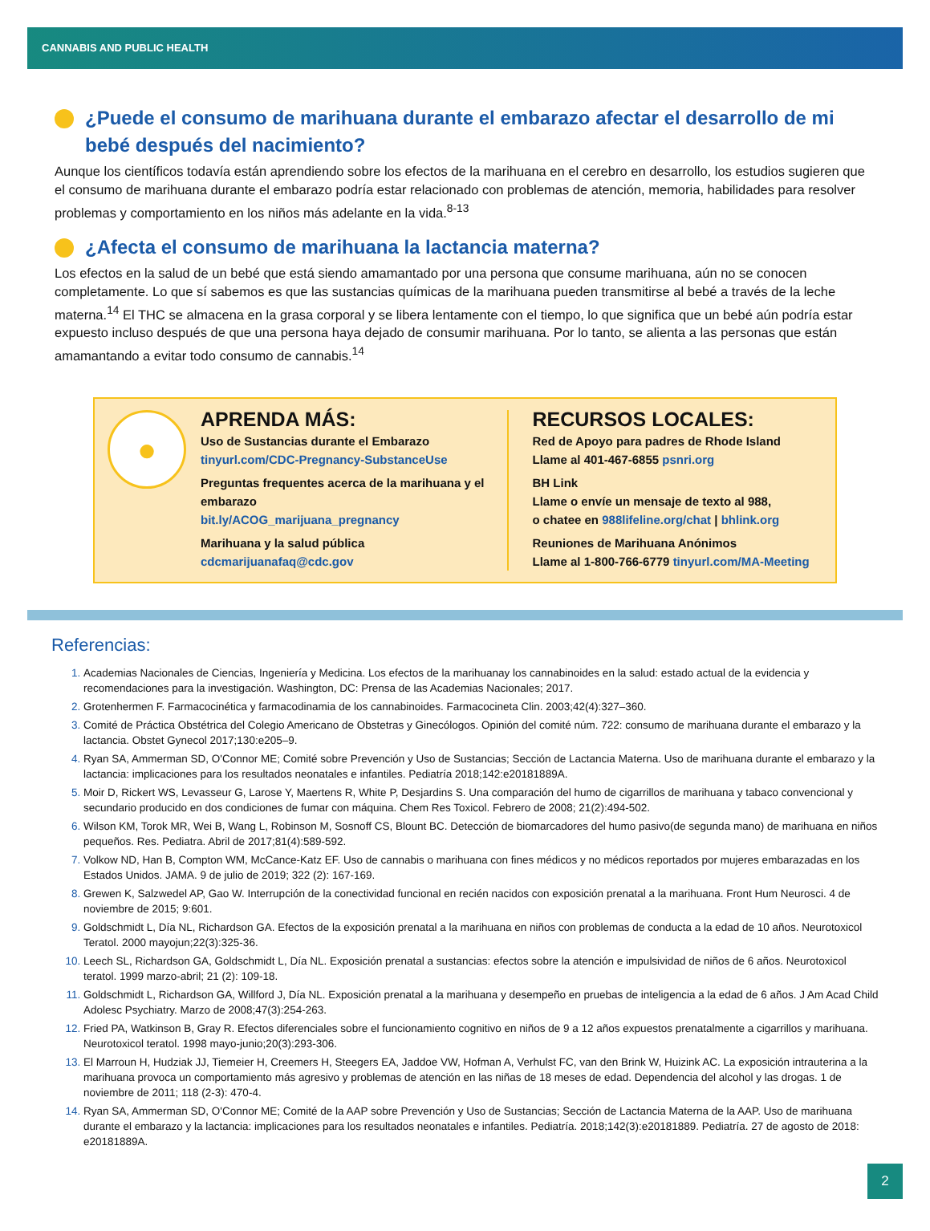CANNABIS AND PUBLIC HEALTH
¿Puede el consumo de marihuana durante el embarazo afectar el desarrollo de mi bebé después del nacimiento?
Aunque los científicos todavía están aprendiendo sobre los efectos de la marihuana en el cerebro en desarrollo, los estudios sugieren que el consumo de marihuana durante el embarazo podría estar relacionado con problemas de atención, memoria, habilidades para resolver problemas y comportamiento en los niños más adelante en la vida.<sup>8-13</sup>
¿Afecta el consumo de marihuana la lactancia materna?
Los efectos en la salud de un bebé que está siendo amamantado por una persona que consume marihuana, aún no se conocen completamente. Lo que sí sabemos es que las sustancias químicas de la marihuana pueden transmitirse al bebé a través de la leche materna.<sup>14</sup> El THC se almacena en la grasa corporal y se libera lentamente con el tiempo, lo que significa que un bebé aún podría estar expuesto incluso después de que una persona haya dejado de consumir marihuana. Por lo tanto, se alienta a las personas que están amamantando a evitar todo consumo de cannabis.<sup>14</sup>
●
APRENDA MÁS:
Uso de Sustancias durante el Embarazo
tinyurl.com/CDC-Pregnancy-SubstanceUse
Preguntas frequentes acerca de la marihuana y el embarazo
bit.ly/ACOG_marijuana_pregnancy
Marihuana y la salud pública
cdcmarijuanafaq@cdc.gov
RECURSOS LOCALES:
Red de Apoyo para padres de Rhode Island
Llame al 401-467-6855 psnri.org
BH Link
Llame o envíe un mensaje de texto al 988,
o chatee en 988lifeline.org/chat | bhlink.org
Reuniones de Marihuana Anónimos
Llame al 1-800-766-6779 tinyurl.com/MA-Meeting
Referencias:
Academias Nacionales de Ciencias, Ingeniería y Medicina. Los efectos de la marihuanay los cannabinoides en la salud: estado actual de la evidencia y recomendaciones para la investigación. Washington, DC: Prensa de las Academias Nacionales; 2017.
Grotenhermen F. Farmacocinética y farmacodinamia de los cannabinoides. Farmacocineta Clin. 2003;42(4):327–360.
Comité de Práctica Obstétrica del Colegio Americano de Obstetras y Ginecólogos. Opinión del comité núm. 722: consumo de marihuana durante el embarazo y la lactancia. Obstet Gynecol 2017;130:e205–9.
Ryan SA, Ammerman SD, O'Connor ME; Comité sobre Prevención y Uso de Sustancias; Sección de Lactancia Materna. Uso de marihuana durante el embarazo y la lactancia: implicaciones para los resultados neonatales e infantiles. Pediatría 2018;142:e20181889A.
Moir D, Rickert WS, Levasseur G, Larose Y, Maertens R, White P, Desjardins S. Una comparación del humo de cigarrillos de marihuana y tabaco convencional y secundario producido en dos condiciones de fumar con máquina. Chem Res Toxicol. Febrero de 2008; 21(2):494-502.
Wilson KM, Torok MR, Wei B, Wang L, Robinson M, Sosnoff CS, Blount BC. Detección de biomarcadores del humo pasivo(de segunda mano) de marihuana en niños pequeños. Res. Pediatra. Abril de 2017;81(4):589-592.
Volkow ND, Han B, Compton WM, McCance-Katz EF. Uso de cannabis o marihuana con fines médicos y no médicos reportados por mujeres embarazadas en los Estados Unidos. JAMA. 9 de julio de 2019; 322 (2): 167-169.
Grewen K, Salzwedel AP, Gao W. Interrupción de la conectividad funcional en recién nacidos con exposición prenatal a la marihuana. Front Hum Neurosci. 4 de noviembre de 2015; 9:601.
Goldschmidt L, Día NL, Richardson GA. Efectos de la exposición prenatal a la marihuana en niños con problemas de conducta a la edad de 10 años. Neurotoxicol Teratol. 2000 mayojun;22(3):325-36.
Leech SL, Richardson GA, Goldschmidt L, Día NL. Exposición prenatal a sustancias: efectos sobre la atención e impulsividad de niños de 6 años. Neurotoxicol teratol. 1999 marzo-abril; 21 (2): 109-18.
Goldschmidt L, Richardson GA, Willford J, Día NL. Exposición prenatal a la marihuana y desempeño en pruebas de inteligencia a la edad de 6 años. J Am Acad Child Adolesc Psychiatry. Marzo de 2008;47(3):254-263.
Fried PA, Watkinson B, Gray R. Efectos diferenciales sobre el funcionamiento cognitivo en niños de 9 a 12 años expuestos prenatalmente a cigarrillos y marihuana. Neurotoxicol teratol. 1998 mayo-junio;20(3):293-306.
El Marroun H, Hudziak JJ, Tiemeier H, Creemers H, Steegers EA, Jaddoe VW, Hofman A, Verhulst FC, van den Brink W, Huizink AC. La exposición intrauterina a la marihuana provoca un comportamiento más agresivo y problemas de atención en las niñas de 18 meses de edad. Dependencia del alcohol y las drogas. 1 de noviembre de 2011; 118 (2-3): 470-4.
Ryan SA, Ammerman SD, O'Connor ME; Comité de la AAP sobre Prevención y Uso de Sustancias; Sección de Lactancia Materna de la AAP. Uso de marihuana durante el embarazo y la lactancia: implicaciones para los resultados neonatales e infantiles. Pediatría. 2018;142(3):e20181889. Pediatría. 27 de agosto de 2018: e20181889A.
2